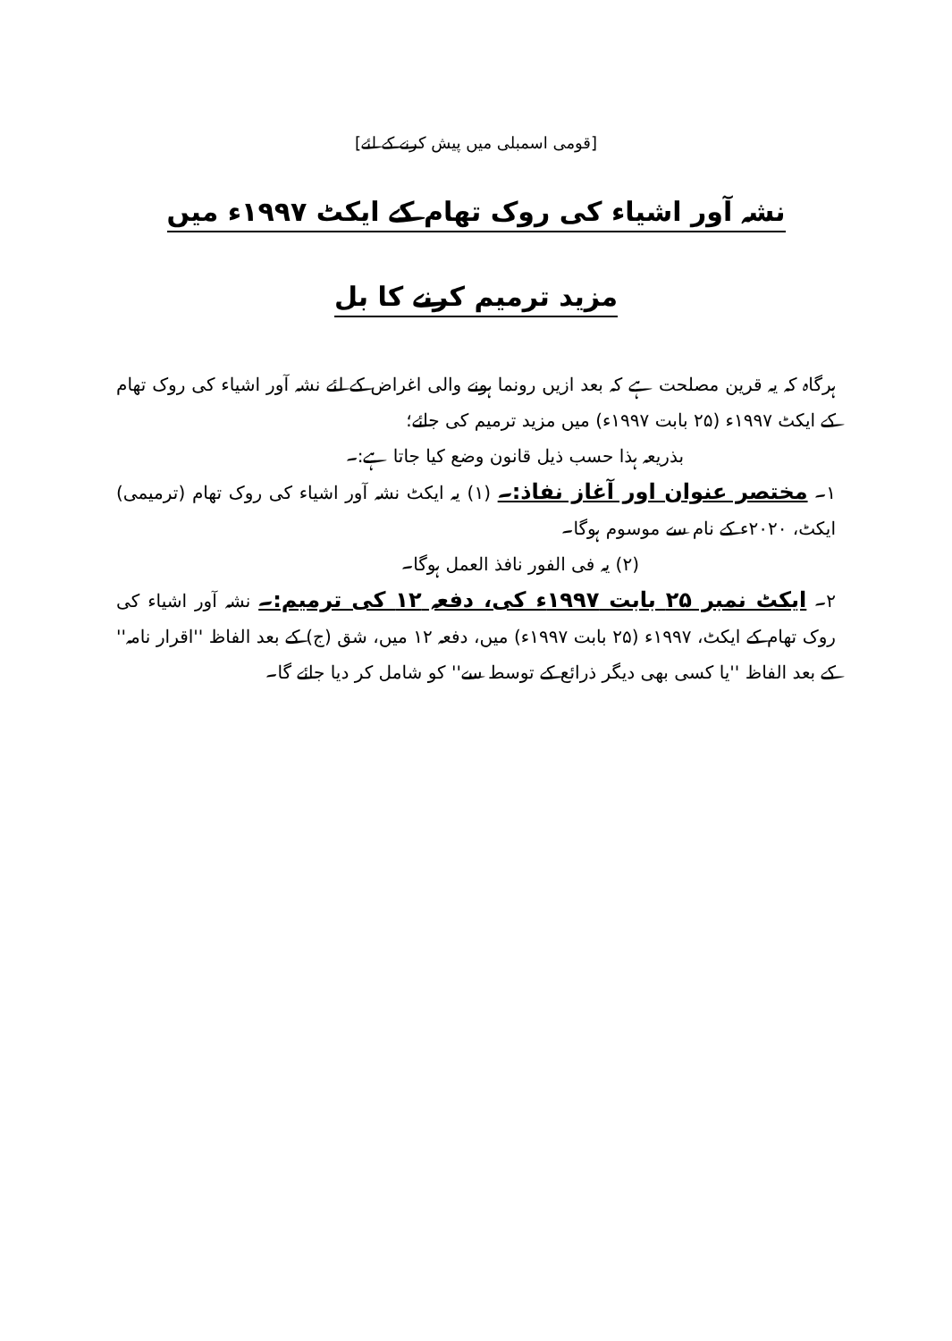[قومی اسمبلی میں پیش کرنے کے لئے]
نشہ آور اشیاء کی روک تھام کے ایکٹ ۱۹۹۷ء میں
مزید ترمیم کرنے کا بل
ہرگاہ کہ یہ قرین مصلحت ہے کہ بعد ازیں رونما ہونے والی اغراض کے لئے نشہ آور اشیاء کی روک تھام کے ایکٹ ۱۹۹۷ء (۲۵ بابت ۱۹۹۷ء) میں مزید ترمیم کی جائے؛
بذریعہ ہذا حسب ذیل قانون وضع کیا جاتا ہے:۔
۱۔ مختصر عنوان اور آغاز نفاذ:۔ (۱) یہ ایکٹ نشہ آور اشیاء کی روک تھام (ترمیمی) ایکٹ، ۲۰۲۰ء کے نام سے موسوم ہوگا۔
(۲) یہ فی الفور نافذ العمل ہوگا۔
۲۔ ایکٹ نمبر ۲۵ بابت ۱۹۹۷ء کی، دفعہ ۱۲ کی ترمیم:۔ نشہ آور اشیاء کی روک تھام کے ایکٹ، ۱۹۹۷ء (۲۵ بابت ۱۹۹۷ء) میں، دفعہ ۱۲ میں، شق (ج) کے بعد الفاظ ''اقرار نامہ'' کے بعد الفاظ ''یا کسی بھی دیگر ذرائع کے توسط سے'' کو شامل کر دیا جائے گا۔